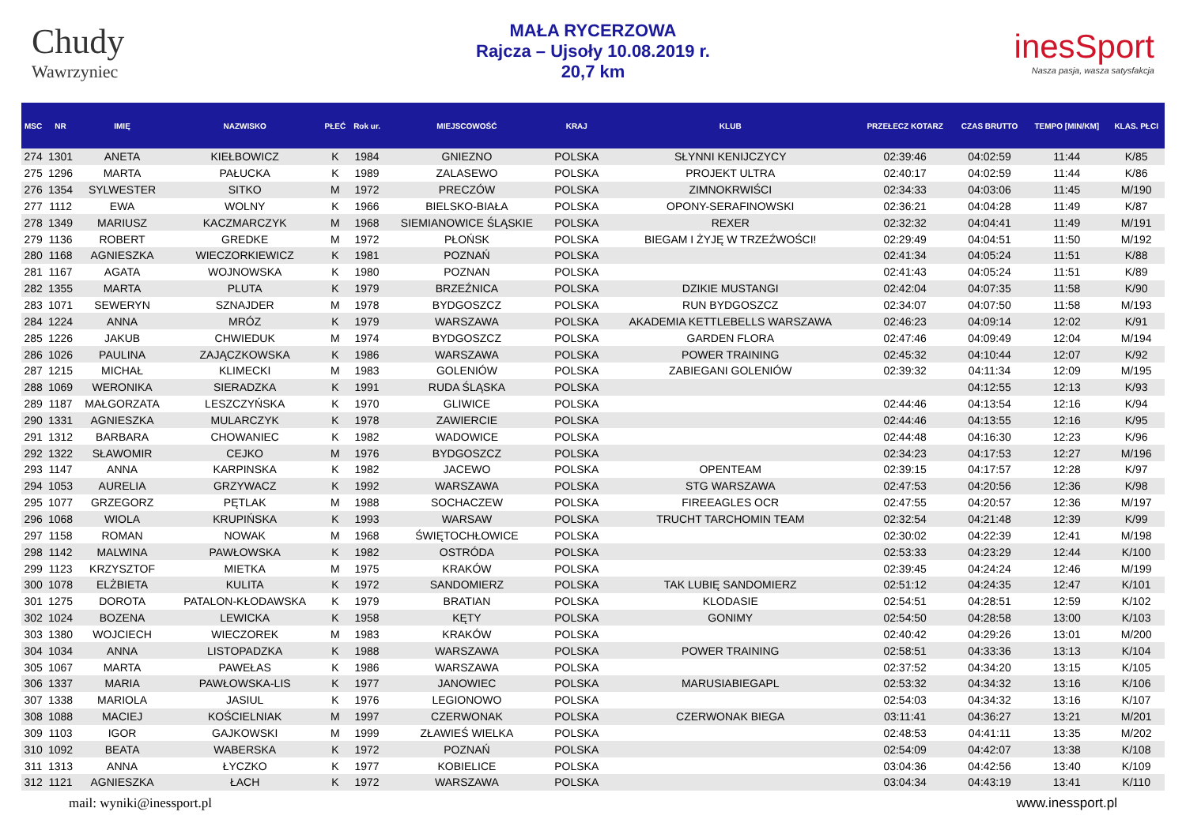Chudy
Wawrzyniec
MAŁA RYCERZOWA
Rajcza – Ujsoły 10.08.2019 r.
20,7 km
inesSport
Nasza pasja, wasza satysfakcja
| MSC | NR | IMIĘ | NAZWISKO | PŁEĆ | Rok ur. | MIEJSCOWOŚĆ | KRAJ | KLUB | PRZEŁECZ KOTARZ | CZAS BRUTTO | TEMPO [MIN/KM] | KLAS. PŁCI |
| --- | --- | --- | --- | --- | --- | --- | --- | --- | --- | --- | --- | --- |
| 274 | 1301 | ANETA | KIEŁBOWICZ | K | 1984 | GNIEZNO | POLSKA | SŁYNNI KENIJCZYCY | 02:39:46 | 04:02:59 | 11:44 | K/85 |
| 275 | 1296 | MARTA | PAŁUCKA | K | 1989 | ZALASEWO | POLSKA | PROJEKT ULTRA | 02:40:17 | 04:02:59 | 11:44 | K/86 |
| 276 | 1354 | SYLWESTER | SITKO | M | 1972 | PRECZÓW | POLSKA | ZIMNOKRWIŚCI | 02:34:33 | 04:03:06 | 11:45 | M/190 |
| 277 | 1112 | EWA | WOLNY | K | 1966 | BIELSKO-BIAŁA | POLSKA | OPONY-SERAFINOWSKI | 02:36:21 | 04:04:28 | 11:49 | K/87 |
| 278 | 1349 | MARIUSZ | KACZMARCZYK | M | 1968 | SIEMIANOWICE ŚLĄSKIE | POLSKA | REXER | 02:32:32 | 04:04:41 | 11:49 | M/191 |
| 279 | 1136 | ROBERT | GREDKE | M | 1972 | PŁOŃSK | POLSKA | BIEGAM I ŻYJĘ W TRZEŹWOŚCI! | 02:29:49 | 04:04:51 | 11:50 | M/192 |
| 280 | 1168 | AGNIESZKA | WIECZORKIEWICZ | K | 1981 | POZNAŃ | POLSKA | | 02:41:34 | 04:05:24 | 11:51 | K/88 |
| 281 | 1167 | AGATA | WOJNOWSKA | K | 1980 | POZNAN | POLSKA | | 02:41:43 | 04:05:24 | 11:51 | K/89 |
| 282 | 1355 | MARTA | PLUTA | K | 1979 | BRZEŹNICA | POLSKA | DZIKIE MUSTANGI | 02:42:04 | 04:07:35 | 11:58 | K/90 |
| 283 | 1071 | SEWERYN | SZNAJDER | M | 1978 | BYDGOSZCZ | POLSKA | RUN BYDGOSZCZ | 02:34:07 | 04:07:50 | 11:58 | M/193 |
| 284 | 1224 | ANNA | MRÓZ | K | 1979 | WARSZAWA | POLSKA | AKADEMIA KETTLEBELLS WARSZAWA | 02:46:23 | 04:09:14 | 12:02 | K/91 |
| 285 | 1226 | JAKUB | CHWIEDUK | M | 1974 | BYDGOSZCZ | POLSKA | GARDEN FLORA | 02:47:46 | 04:09:49 | 12:04 | M/194 |
| 286 | 1026 | PAULINA | ZAJĄCZKOWSKA | K | 1986 | WARSZAWA | POLSKA | POWER TRAINING | 02:45:32 | 04:10:44 | 12:07 | K/92 |
| 287 | 1215 | MICHAŁ | KLIMECKI | M | 1983 | GOLENIÓW | POLSKA | ZABIEGANI GOLENIÓW | 02:39:32 | 04:11:34 | 12:09 | M/195 |
| 288 | 1069 | WERONIKA | SIERADZKA | K | 1991 | RUDA ŚLĄSKA | POLSKA | | | 04:12:55 | 12:13 | K/93 |
| 289 | 1187 | MAŁGORZATA | LESZCZYŃSKA | K | 1970 | GLIWICE | POLSKA | | 02:44:46 | 04:13:54 | 12:16 | K/94 |
| 290 | 1331 | AGNIESZKA | MULARCZYK | K | 1978 | ZAWIERCIE | POLSKA | | 02:44:46 | 04:13:55 | 12:16 | K/95 |
| 291 | 1312 | BARBARA | CHOWANIEC | K | 1982 | WADOWICE | POLSKA | | 02:44:48 | 04:16:30 | 12:23 | K/96 |
| 292 | 1322 | SŁAWOMIR | CEJKO | M | 1976 | BYDGOSZCZ | POLSKA | | 02:34:23 | 04:17:53 | 12:27 | M/196 |
| 293 | 1147 | ANNA | KARPINSKA | K | 1982 | JACEWO | POLSKA | OPENTEAM | 02:39:15 | 04:17:57 | 12:28 | K/97 |
| 294 | 1053 | AURELIA | GRZYWACZ | K | 1992 | WARSZAWA | POLSKA | STG WARSZAWA | 02:47:53 | 04:20:56 | 12:36 | K/98 |
| 295 | 1077 | GRZEGORZ | PĘTLAK | M | 1988 | SOCHACZEW | POLSKA | FIREEAGLES OCR | 02:47:55 | 04:20:57 | 12:36 | M/197 |
| 296 | 1068 | WIOLA | KRUPIŃSKA | K | 1993 | WARSAW | POLSKA | TRUCHT TARCHOMIN TEAM | 02:32:54 | 04:21:48 | 12:39 | K/99 |
| 297 | 1158 | ROMAN | NOWAK | M | 1968 | ŚWIĘTOCHŁOWICE | POLSKA | | 02:30:02 | 04:22:39 | 12:41 | M/198 |
| 298 | 1142 | MALWINA | PAWŁOWSKA | K | 1982 | OSTRÓDA | POLSKA | | 02:53:33 | 04:23:29 | 12:44 | K/100 |
| 299 | 1123 | KRZYSZTOF | MIETKA | M | 1975 | KRAKÓW | POLSKA | | 02:39:45 | 04:24:24 | 12:46 | M/199 |
| 300 | 1078 | ELŻBIETA | KULITA | K | 1972 | SANDOMIERZ | POLSKA | TAK LUBIĘ SANDOMIERZ | 02:51:12 | 04:24:35 | 12:47 | K/101 |
| 301 | 1275 | DOROTA | PATALON-KŁODAWSKA | K | 1979 | BRATIAN | POLSKA | KLODASIE | 02:54:51 | 04:28:51 | 12:59 | K/102 |
| 302 | 1024 | BOZENA | LEWICKA | K | 1958 | KĘTY | POLSKA | GONIMY | 02:54:50 | 04:28:58 | 13:00 | K/103 |
| 303 | 1380 | WOJCIECH | WIECZOREK | M | 1983 | KRAKÓW | POLSKA | | 02:40:42 | 04:29:26 | 13:01 | M/200 |
| 304 | 1034 | ANNA | LISTOPADZKA | K | 1988 | WARSZAWA | POLSKA | POWER TRAINING | 02:58:51 | 04:33:36 | 13:13 | K/104 |
| 305 | 1067 | MARTA | PAWEŁAS | K | 1986 | WARSZAWA | POLSKA | | 02:37:52 | 04:34:20 | 13:15 | K/105 |
| 306 | 1337 | MARIA | PAWŁOWSKA-LIS | K | 1977 | JANOWIEC | POLSKA | MARUSIABIEGAPL | 02:53:32 | 04:34:32 | 13:16 | K/106 |
| 307 | 1338 | MARIOLA | JASIUL | K | 1976 | LEGIONOWO | POLSKA | | 02:54:03 | 04:34:32 | 13:16 | K/107 |
| 308 | 1088 | MACIEJ | KOŚCIELNIAK | M | 1997 | CZERWONAK | POLSKA | CZERWONAK BIEGA | 03:11:41 | 04:36:27 | 13:21 | M/201 |
| 309 | 1103 | IGOR | GAJKOWSKI | M | 1999 | ZŁAWIEŚ WIELKA | POLSKA | | 02:48:53 | 04:41:11 | 13:35 | M/202 |
| 310 | 1092 | BEATA | WABERSKA | K | 1972 | POZNAŃ | POLSKA | | 02:54:09 | 04:42:07 | 13:38 | K/108 |
| 311 | 1313 | ANNA | ŁYCZKO | K | 1977 | KOBIELICE | POLSKA | | 03:04:36 | 04:42:56 | 13:40 | K/109 |
| 312 | 1121 | AGNIESZKA | ŁACH | K | 1972 | WARSZAWA | POLSKA | | 03:04:34 | 04:43:19 | 13:41 | K/110 |
mail: wyniki@inessport.pl www.inessport.pl